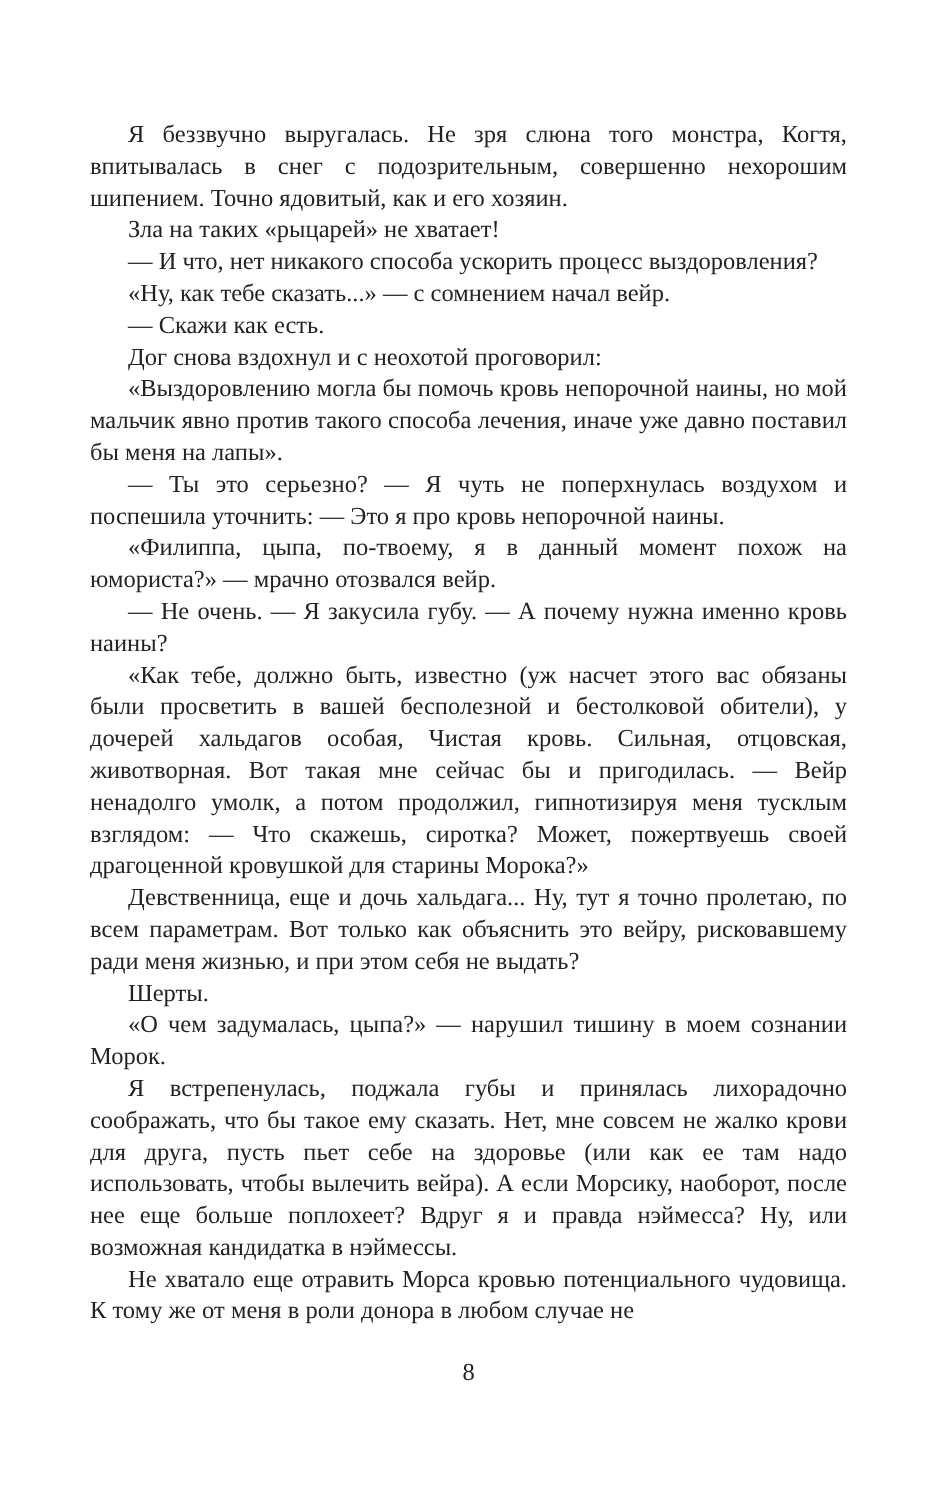Я беззвучно выругалась. Не зря слюна того монстра, Когтя, впитывалась в снег с подозрительным, совершенно нехорошим шипением. Точно ядовитый, как и его хозяин.
Зла на таких «рыцарей» не хватает!
— И что, нет никакого способа ускорить процесс выздоровления?
«Ну, как тебе сказать...» — с сомнением начал вейр.
— Скажи как есть.
Дог снова вздохнул и с неохотой проговорил:
«Выздоровлению могла бы помочь кровь непорочной наины, но мой мальчик явно против такого способа лечения, иначе уже давно поставил бы меня на лапы».
— Ты это серьезно? — Я чуть не поперхнулась воздухом и поспешила уточнить: — Это я про кровь непорочной наины.
«Филиппа, цыпа, по-твоему, я в данный момент похож на юмориста?» — мрачно отозвался вейр.
— Не очень. — Я закусила губу. — А почему нужна именно кровь наины?
«Как тебе, должно быть, известно (уж насчет этого вас обязаны были просветить в вашей бесполезной и бестолковой обители), у дочерей хальдагов особая, Чистая кровь. Сильная, отцовская, животворная. Вот такая мне сейчас бы и пригодилась. — Вейр ненадолго умолк, а потом продолжил, гипнотизируя меня тусклым взглядом: — Что скажешь, сиротка? Может, пожертвуешь своей драгоценной кровушкой для старины Морока?»
Девственница, еще и дочь хальдага... Ну, тут я точно пролетаю, по всем параметрам. Вот только как объяснить это вейру, рисковавшему ради меня жизнью, и при этом себя не выдать?
Шерты.
«О чем задумалась, цыпа?» — нарушил тишину в моем сознании Морок.
Я встрепенулась, поджала губы и принялась лихорадочно соображать, что бы такое ему сказать. Нет, мне совсем не жалко крови для друга, пусть пьет себе на здоровье (или как ее там надо использовать, чтобы вылечить вейра). А если Морсику, наоборот, после нее еще больше поплохеет? Вдруг я и правда нэймесса? Ну, или возможная кандидатка в нэймессы.
Не хватало еще отравить Морса кровью потенциального чудовища. К тому же от меня в роли донора в любом случае не
8